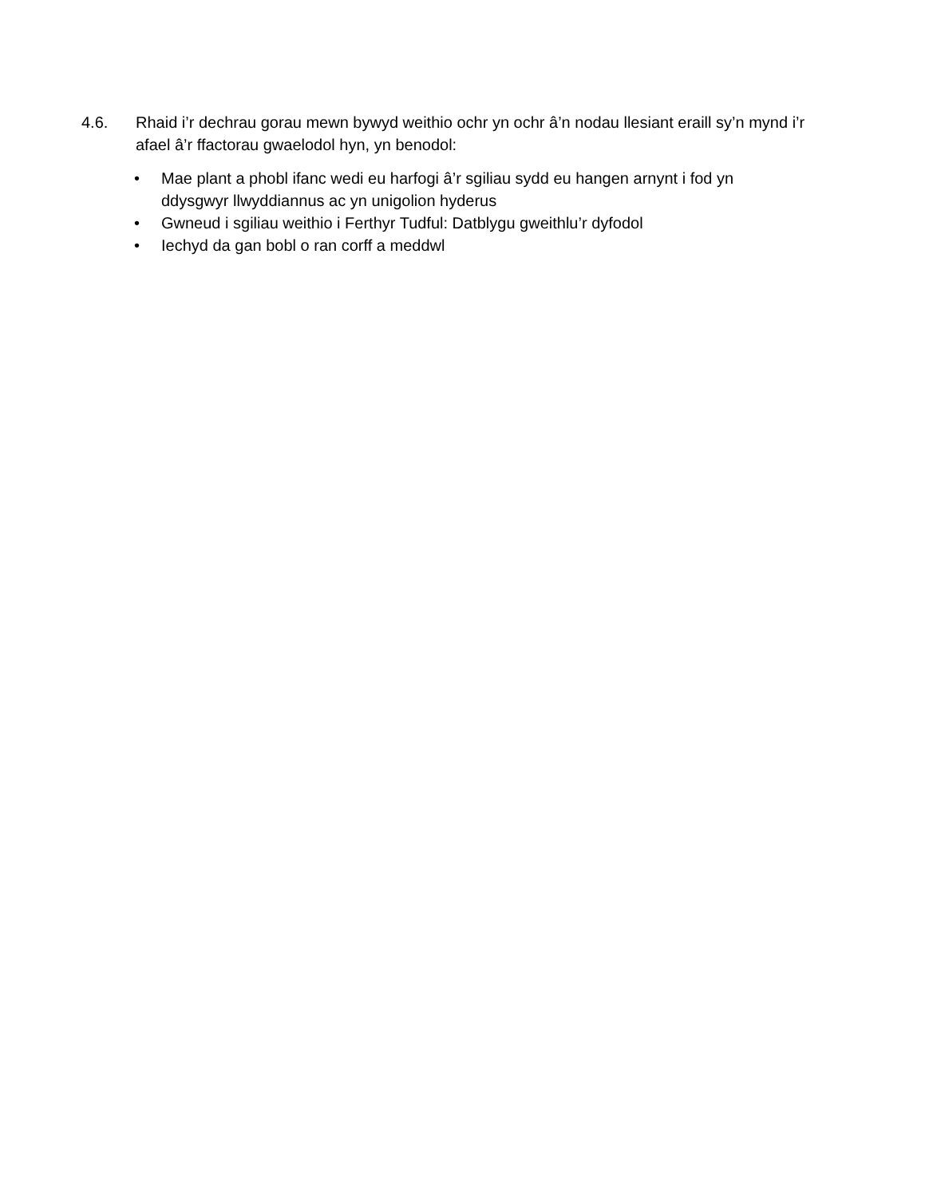4.6. Rhaid i’r dechrau gorau mewn bywyd weithio ochr yn ochr â’n nodau llesiant eraill sy’n mynd i’r afael â’r ffactorau gwaelodol hyn, yn benodol:
• Mae plant a phobl ifanc wedi eu harfogi â’r sgiliau sydd eu hangen arnynt i fod yn ddysgwyr llwyddiannus ac yn unigolion hyderus
• Gwneud i sgiliau weithio i Ferthyr Tudful: Datblygu gweithlu’r dyfodol
• Iechyd da gan bobl o ran corff a meddwl